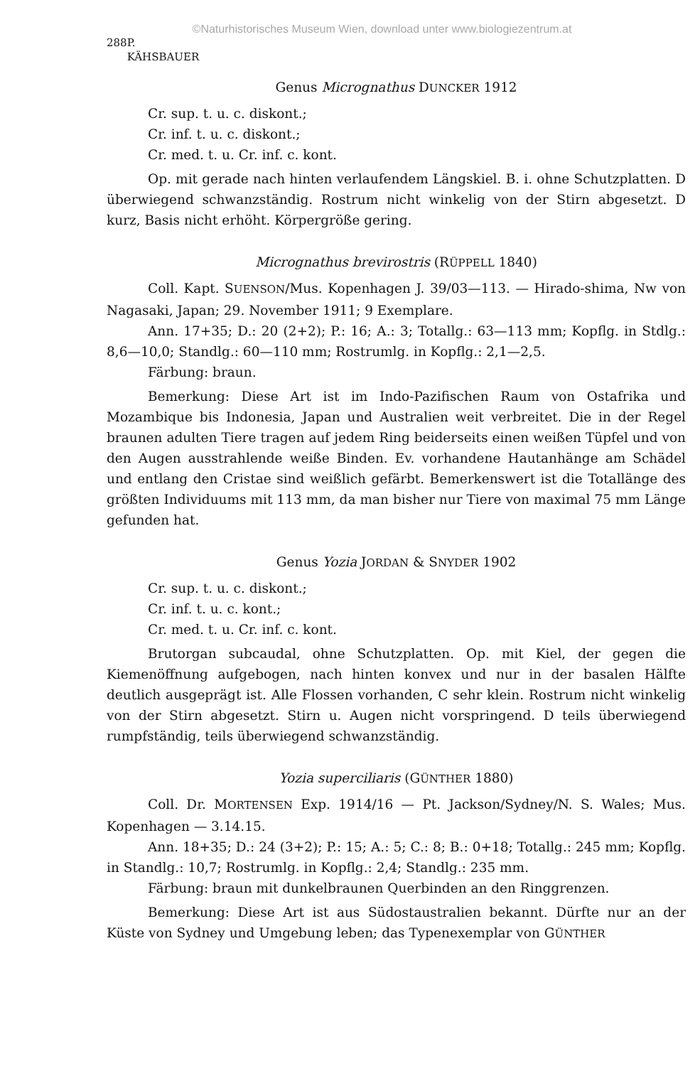©Naturhistorisches Museum Wien, download unter www.biologiezentrum.at
288 P. KÄHSBAUER
Genus Micrognathus DUNCKER 1912
Cr. sup. t. u. c. diskont.;
Cr. inf. t. u. c. diskont.;
Cr. med. t. u. Cr. inf. c. kont.
Op. mit gerade nach hinten verlaufendem Längskiel. B. i. ohne Schutzplatten. D überwiegend schwanzständig. Rostrum nicht winkelig von der Stirn abgesetzt. D kurz, Basis nicht erhöht. Körpergröße gering.
Micrognathus brevirostris (RÜPPELL 1840)
Coll. Kapt. SUENSON/Mus. Kopenhagen J. 39/03—113. — Hirado-shima, Nw von Nagasaki, Japan; 29. November 1911; 9 Exemplare.
Ann. 17+35; D.: 20 (2+2); P.: 16; A.: 3; Totallg.: 63—113 mm; Kopflg. in Stdlg.: 8,6—10,0; Standlg.: 60—110 mm; Rostrumlg. in Kopflg.: 2,1—2,5.
Färbung: braun.
Bemerkung: Diese Art ist im Indo-Pazifischen Raum von Ostafrika und Mozambique bis Indonesia, Japan und Australien weit verbreitet. Die in der Regel braunen adulten Tiere tragen auf jedem Ring beiderseits einen weißen Tüpfel und von den Augen ausstrahlende weiße Binden. Ev. vorhandene Hautanhänge am Schädel und entlang den Cristae sind weißlich gefärbt. Bemerkenswert ist die Totallänge des größten Individuums mit 113 mm, da man bisher nur Tiere von maximal 75 mm Länge gefunden hat.
Genus Yozia JORDAN & SNYDER 1902
Cr. sup. t. u. c. diskont.;
Cr. inf. t. u. c. kont.;
Cr. med. t. u. Cr. inf. c. kont.
Brutorgan subcaudal, ohne Schutzplatten. Op. mit Kiel, der gegen die Kiemenöffnung aufgebogen, nach hinten konvex und nur in der basalen Hälfte deutlich ausgeprägt ist. Alle Flossen vorhanden, C sehr klein. Rostrum nicht winkelig von der Stirn abgesetzt. Stirn u. Augen nicht vorspringend. D teils überwiegend rumpfständig, teils überwiegend schwanzständig.
Yozia superciliaris (GÜNTHER 1880)
Coll. Dr. MORTENSEN Exp. 1914/16 — Pt. Jackson/Sydney/N. S. Wales; Mus. Kopenhagen — 3.14.15.
Ann. 18+35; D.: 24 (3+2); P.: 15; A.: 5; C.: 8; B.: 0+18; Totallg.: 245 mm; Kopflg. in Standlg.: 10,7; Rostrumlg. in Kopflg.: 2,4; Standlg.: 235 mm.
Färbung: braun mit dunkelbraunen Querbinden an den Ringgrenzen.
Bemerkung: Diese Art ist aus Südostaustralien bekannt. Dürfte nur an der Küste von Sydney und Umgebung leben; das Typenexemplar von GÜNTHER